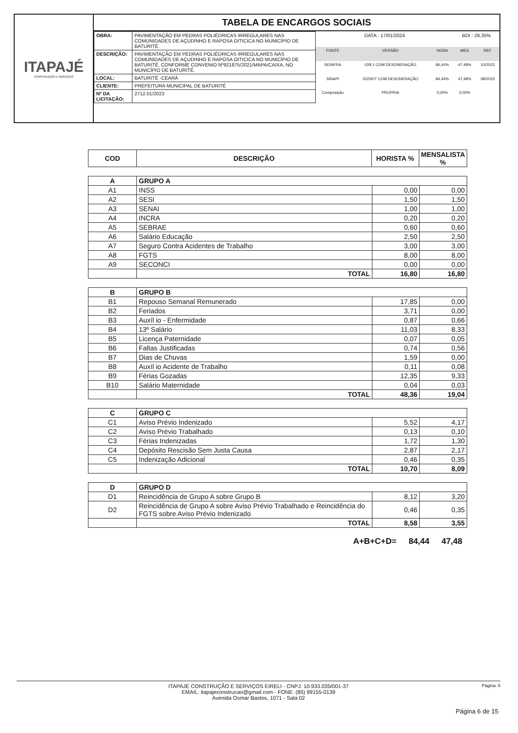ITAPAJÉ
CONSTRUÇÃO E SERVIÇOS
TABELA DE ENCARGOS SOCIAIS
| OBRA: | PAVIMENTAÇÃO EM PEDRAS POLIÉDRICAS IRREGULARES NAS COMUNIDADES DE AÇUDINHO E RAPOSA OITICICA NO MUNICÍPIO DE BATURITÉ. |
| DESCRIÇÃO: | PAVIMENTAÇÃO EM PEDRAS POLIÉDRICAS IRREGULARES NAS COMUNIDADES DE AÇUDINHO E RAPOSA OITICICA NO MUNICÍPIO DE BATURITÉ, CONFORME CONVENIO Nº921875/2021/MAPA/CAIXA, NO MUNICÍPIO DE BATURITÉ. |
| LOCAL: | BATURITÉ -CEARÁ |
| CLIENTE: | PREFEITURA MUNICIPAL DE BATURITÉ |
| Nº DA LICITAÇÃO: | 2712.01/2023 |
| DATA : 17/01/2024 | | | BDI : 29,35% | |
| FONTE | VERSÃO | HORA | MES | REF |
| SEINFRA | 028.1 COM DESONERAÇÃO | 84,44% | 47,48% | 10/2023 |
| SINAPI | 2023/07 COM DESONERAÇÃO | 84,44% | 47,48% | 08/2023 |
| Composição | PROPRIA | 0,00% | 0,00% | |
| COD | DESCRIÇÃO | HORISTA % | MENSALISTA % |
| --- | --- | --- | --- |
| A | GRUPO A | | |
| A1 | INSS | 0,00 | 0,00 |
| A2 | SESI | 1,50 | 1,50 |
| A3 | SENAI | 1,00 | 1,00 |
| A4 | INCRA | 0,20 | 0,20 |
| A5 | SEBRAE | 0,60 | 0,60 |
| A6 | Salário Educação | 2,50 | 2,50 |
| A7 | Seguro Contra Acidentes de Trabalho | 3,00 | 3,00 |
| A8 | FGTS | 8,00 | 8,00 |
| A9 | SECONCI | 0,00 | 0,00 |
| | TOTAL | 16,80 | 16,80 |
| B | GRUPO B | | |
| B1 | Repouso Semanal Remunerado | 17,85 | 0,00 |
| B2 | Feriados | 3,71 | 0,00 |
| B3 | Auxíl io - Enfermidade | 0,87 | 0,66 |
| B4 | 13º Salário | 11,03 | 8,33 |
| B5 | Licença Paternidade | 0,07 | 0,05 |
| B6 | Faltas Justificadas | 0,74 | 0,56 |
| B7 | Dias de Chuvas | 1,59 | 0,00 |
| B8 | Auxíl io Acidente de Trabalho | 0,11 | 0,08 |
| B9 | Férias Gozadas | 12,35 | 9,33 |
| B10 | Salário Maternidade | 0,04 | 0,03 |
| | TOTAL | 48,36 | 19,04 |
| C | GRUPO C | | |
| C1 | Aviso Prévio Indenizado | 5,52 | 4,17 |
| C2 | Aviso Prévio Trabalhado | 0,13 | 0,10 |
| C3 | Férias Indenizadas | 1,72 | 1,30 |
| C4 | Depósito Rescisão Sem Justa Causa | 2,87 | 2,17 |
| C5 | Indenização Adicional | 0,46 | 0,35 |
| | TOTAL | 10,70 | 8,09 |
| D | GRUPO D | | |
| D1 | Reincidência de Grupo A sobre Grupo B | 8,12 | 3,20 |
| D2 | Reincidência de Grupo A sobre Aviso Prévio Trabalhado e Reincidência do FGTS sobre Aviso Prévio Indenizado | 0,46 | 0,35 |
| | TOTAL | 8,58 | 3,55 |
A+B+C+D= 84,44 47,48
ITAPAJÉ CONSTRUÇÃO E SERVIÇOS EIRELI - CNPJ: 10.933.035/001-37
EMAIL: itapajeconstrucao@gmail.com - FONE: (85) 99155-0139
Avenida Osmar Bastos, 1071 - Sala 02
Página: 5
Página 6 de 15